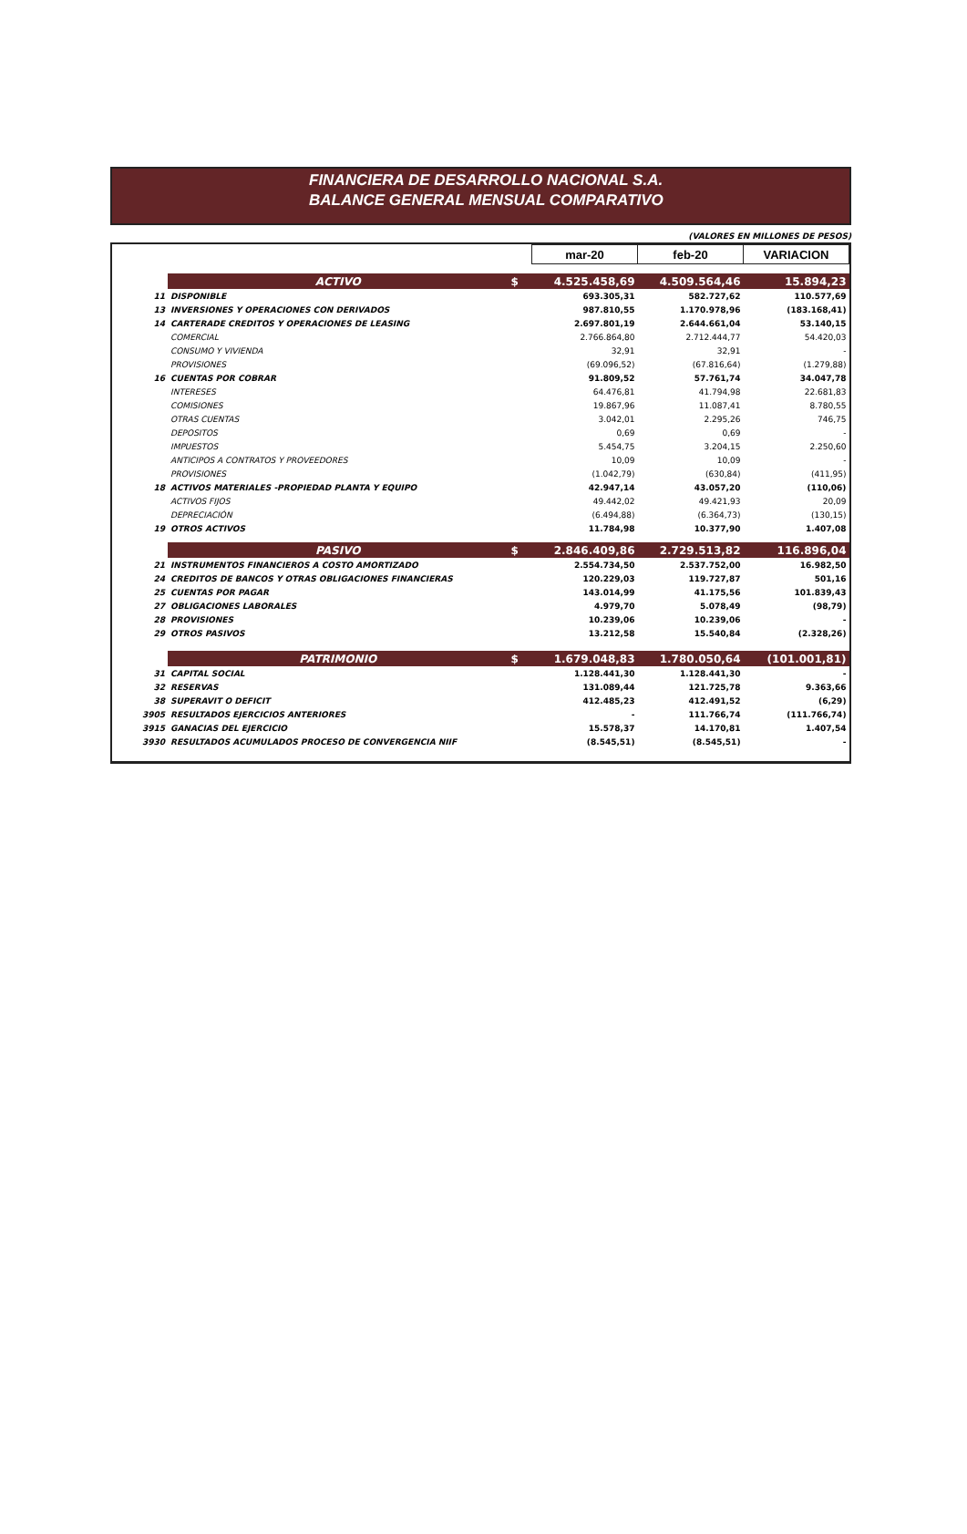FINANCIERA DE DESARROLLO NACIONAL S.A.
BALANCE GENERAL MENSUAL COMPARATIVO
(VALORES EN MILLONES DE PESOS)
| | | | mar-20 | feb-20 | VARIACION |
| | ACTIVO | $ | 4.525.458,69 | 4.509.564,46 | 15.894,23 |
| 11 | DISPONIBLE | | 693.305,31 | 582.727,62 | 110.577,69 |
| 13 | INVERSIONES Y OPERACIONES CON DERIVADOS | | 987.810,55 | 1.170.978,96 | (183.168,41) |
| 14 | CARTERADE CREDITOS Y OPERACIONES DE LEASING | | 2.697.801,19 | 2.644.661,04 | 53.140,15 |
| | COMERCIAL | | 2.766.864,80 | 2.712.444,77 | 54.420,03 |
| | CONSUMO Y VIVIENDA | | 32,91 | 32,91 | - |
| | PROVISIONES | | (69.096,52) | (67.816,64) | (1.279,88) |
| 16 | CUENTAS POR COBRAR | | 91.809,52 | 57.761,74 | 34.047,78 |
| | INTERESES | | 64.476,81 | 41.794,98 | 22.681,83 |
| | COMISIONES | | 19.867,96 | 11.087,41 | 8.780,55 |
| | OTRAS CUENTAS | | 3.042,01 | 2.295,26 | 746,75 |
| | DEPOSITOS | | 0,69 | 0,69 | - |
| | IMPUESTOS | | 5.454,75 | 3.204,15 | 2.250,60 |
| | ANTICIPOS A CONTRATOS Y PROVEEDORES | | 10,09 | 10,09 | - |
| | PROVISIONES | | (1.042,79) | (630,84) | (411,95) |
| 18 | ACTIVOS MATERIALES -PROPIEDAD PLANTA Y EQUIPO | | 42.947,14 | 43.057,20 | (110,06) |
| | ACTIVOS FIJOS | | 49.442,02 | 49.421,93 | 20,09 |
| | DEPRECIACIÓN | | (6.494,88) | (6.364,73) | (130,15) |
| 19 | OTROS ACTIVOS | | 11.784,98 | 10.377,90 | 1.407,08 |
| | PASIVO | $ | 2.846.409,86 | 2.729.513,82 | 116.896,04 |
| 21 | INSTRUMENTOS FINANCIEROS A COSTO AMORTIZADO | | 2.554.734,50 | 2.537.752,00 | 16.982,50 |
| 24 | CREDITOS DE BANCOS Y OTRAS OBLIGACIONES FINANCIERAS | | 120.229,03 | 119.727,87 | 501,16 |
| 25 | CUENTAS POR PAGAR | | 143.014,99 | 41.175,56 | 101.839,43 |
| 27 | OBLIGACIONES LABORALES | | 4.979,70 | 5.078,49 | (98,79) |
| 28 | PROVISIONES | | 10.239,06 | 10.239,06 | - |
| 29 | OTROS PASIVOS | | 13.212,58 | 15.540,84 | (2.328,26) |
| | PATRIMONIO | $ | 1.679.048,83 | 1.780.050,64 | (101.001,81) |
| 31 | CAPITAL SOCIAL | | 1.128.441,30 | 1.128.441,30 | - |
| 32 | RESERVAS | | 131.089,44 | 121.725,78 | 9.363,66 |
| 38 | SUPERAVIT O DEFICIT | | 412.485,23 | 412.491,52 | (6,29) |
| 3905 | RESULTADOS EJERCICIOS ANTERIORES | | - | 111.766,74 | (111.766,74) |
| 3915 | GANACIAS DEL EJERCICIO | | 15.578,37 | 14.170,81 | 1.407,54 |
| 3930 | RESULTADOS ACUMULADOS PROCESO DE CONVERGENCIA NIIF | | (8.545,51) | (8.545,51) | - |